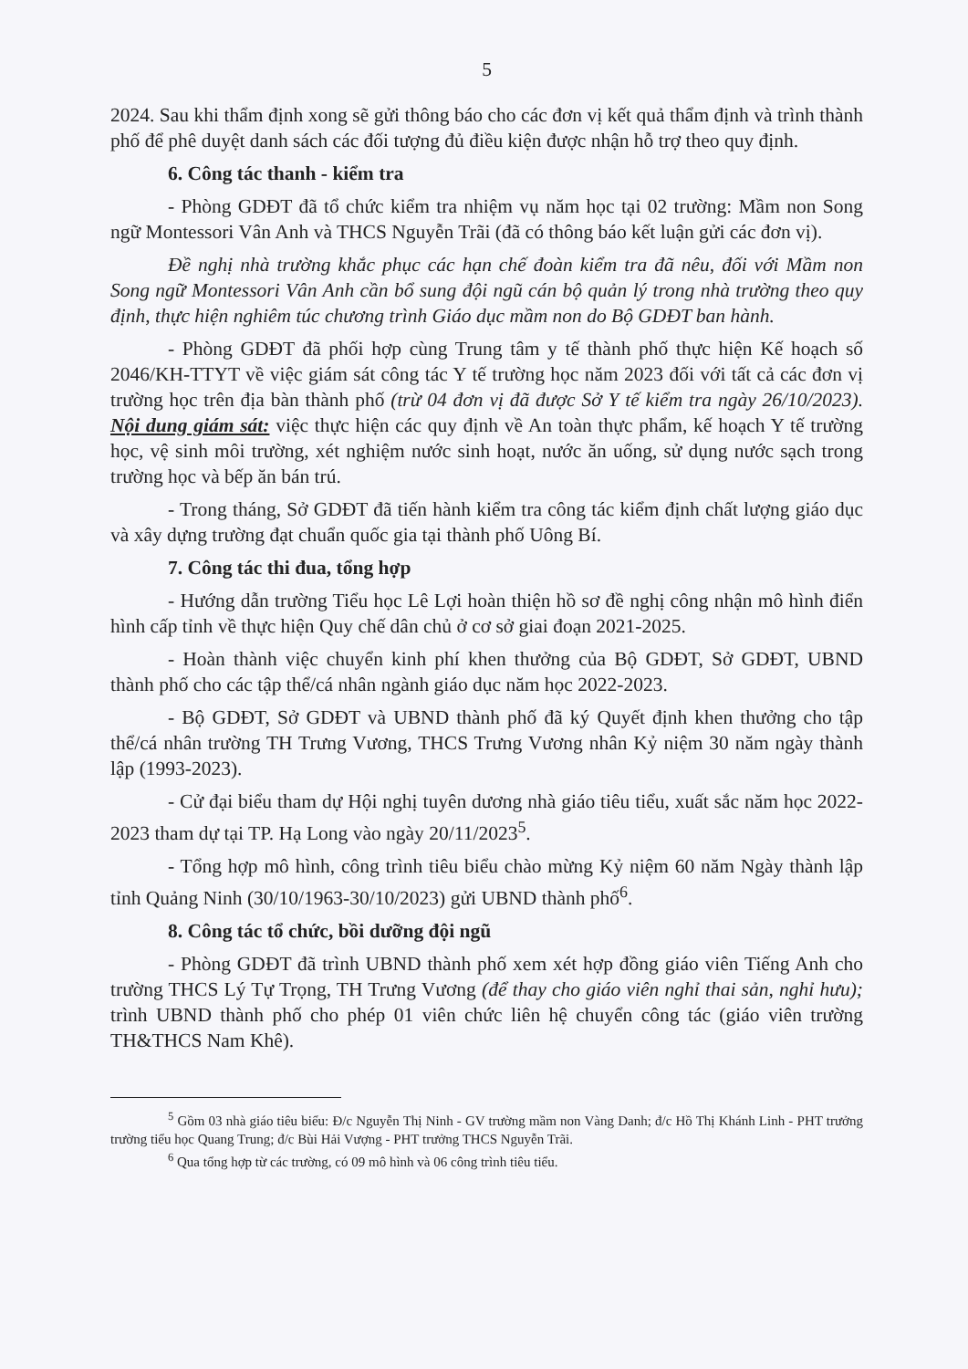5
2024. Sau khi thẩm định xong sẽ gửi thông báo cho các đơn vị kết quả thẩm định và trình thành phố để phê duyệt danh sách các đối tượng đủ điều kiện được nhận hỗ trợ theo quy định.
6. Công tác thanh - kiểm tra
- Phòng GDĐT đã tổ chức kiểm tra nhiệm vụ năm học tại 02 trường: Mầm non Song ngữ Montessori Vân Anh và THCS Nguyễn Trãi (đã có thông báo kết luận gửi các đơn vị).
Đề nghị nhà trường khắc phục các hạn chế đoàn kiểm tra đã nêu, đối với Mầm non Song ngữ Montessori Vân Anh cần bổ sung đội ngũ cán bộ quản lý trong nhà trường theo quy định, thực hiện nghiêm túc chương trình Giáo dục mầm non do Bộ GDĐT ban hành.
- Phòng GDĐT đã phối hợp cùng Trung tâm y tế thành phố thực hiện Kế hoạch số 2046/KH-TTYT về việc giám sát công tác Y tế trường học năm 2023 đối với tất cả các đơn vị trường học trên địa bàn thành phố (trừ 04 đơn vị đã được Sở Y tế kiểm tra ngày 26/10/2023). Nội dung giám sát: việc thực hiện các quy định về An toàn thực phẩm, kế hoạch Y tế trường học, vệ sinh môi trường, xét nghiệm nước sinh hoạt, nước ăn uống, sử dụng nước sạch trong trường học và bếp ăn bán trú.
- Trong tháng, Sở GDĐT đã tiến hành kiểm tra công tác kiểm định chất lượng giáo dục và xây dựng trường đạt chuẩn quốc gia tại thành phố Uông Bí.
7. Công tác thi đua, tổng hợp
- Hướng dẫn trường Tiểu học Lê Lợi hoàn thiện hồ sơ đề nghị công nhận mô hình điển hình cấp tỉnh về thực hiện Quy chế dân chủ ở cơ sở giai đoạn 2021-2025.
- Hoàn thành việc chuyển kinh phí khen thưởng của Bộ GDĐT, Sở GDĐT, UBND thành phố cho các tập thể/cá nhân ngành giáo dục năm học 2022-2023.
- Bộ GDĐT, Sở GDĐT và UBND thành phố đã ký Quyết định khen thưởng cho tập thể/cá nhân trường TH Trưng Vương, THCS Trưng Vương nhân Kỷ niệm 30 năm ngày thành lập (1993-2023).
- Cử đại biểu tham dự Hội nghị tuyên dương nhà giáo tiêu tiểu, xuất sắc năm học 2022-2023 tham dự tại TP. Hạ Long vào ngày 20/11/2023<sup>5</sup>.
- Tổng hợp mô hình, công trình tiêu biểu chào mừng Kỷ niệm 60 năm Ngày thành lập tỉnh Quảng Ninh (30/10/1963-30/10/2023) gửi UBND thành phố<sup>6</sup>.
8. Công tác tổ chức, bồi dưỡng đội ngũ
- Phòng GDĐT đã trình UBND thành phố xem xét hợp đồng giáo viên Tiếng Anh cho trường THCS Lý Tự Trọng, TH Trưng Vương (để thay cho giáo viên nghỉ thai sản, nghỉ hưu); trình UBND thành phố cho phép 01 viên chức liên hệ chuyển công tác (giáo viên trường TH&THCS Nam Khê).
<sup>5</sup> Gồm 03 nhà giáo tiêu biểu: Đ/c Nguyễn Thị Ninh - GV trường mầm non Vàng Danh; đ/c Hồ Thị Khánh Linh - PHT trưởng trường tiểu học Quang Trung; đ/c Bùi Hải Vượng - PHT trưởng THCS Nguyễn Trãi.
<sup>6</sup> Qua tổng hợp từ các trường, có 09 mô hình và 06 công trình tiêu tiểu.